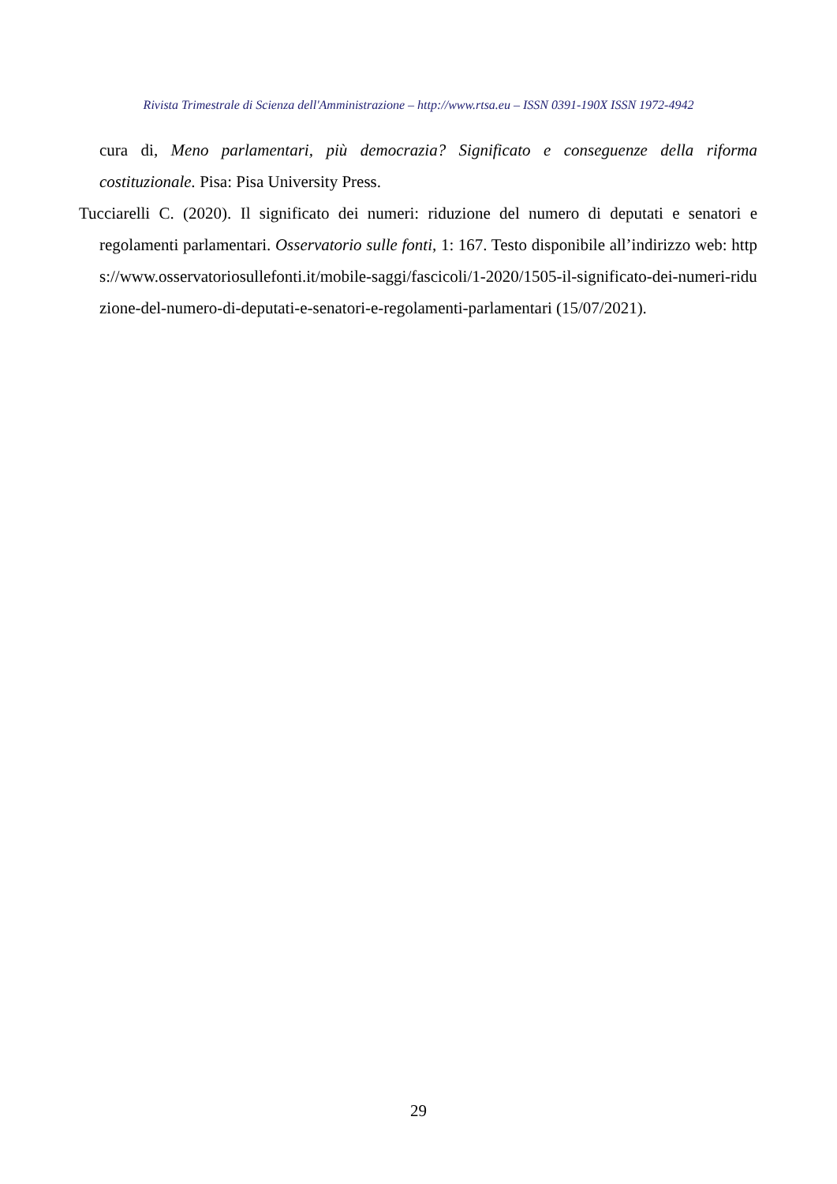Rivista Trimestrale di Scienza dell'Amministrazione – http://www.rtsa.eu – ISSN 0391-190X ISSN 1972-4942
cura di, Meno parlamentari, più democrazia? Significato e conseguenze della riforma costituzionale. Pisa: Pisa University Press.
Tucciarelli C. (2020). Il significato dei numeri: riduzione del numero di deputati e senatori e regolamenti parlamentari. Osservatorio sulle fonti, 1: 167. Testo disponibile all’indirizzo web: https://www.osservatoriosullefonti.it/mobile-saggi/fascicoli/1-2020/1505-il-significato-dei-numeri-riduzione-del-numero-di-deputati-e-senatori-e-regolamenti-parlamentari (15/07/2021).
29